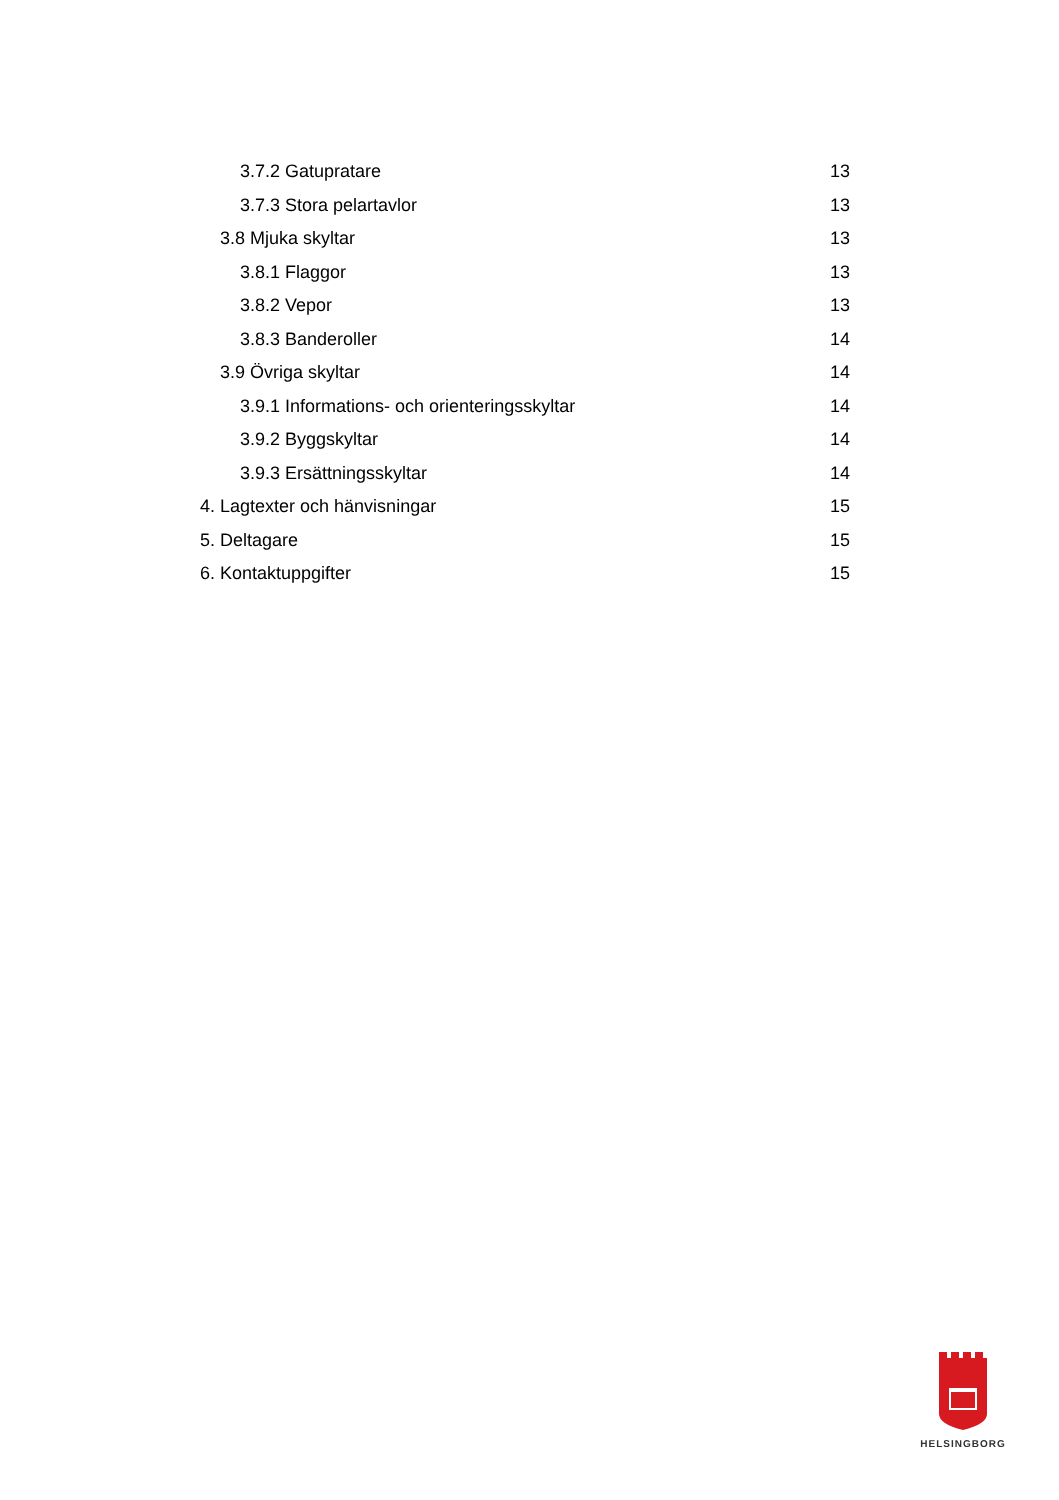3.7.2 Gatupratare 13
3.7.3 Stora pelartavlor 13
3.8 Mjuka skyltar 13
3.8.1 Flaggor 13
3.8.2 Vepor 13
3.8.3 Banderoller 14
3.9 Övriga skyltar 14
3.9.1 Informations- och orienteringsskyltar 14
3.9.2 Byggskyltar 14
3.9.3 Ersättningsskyltar 14
4. Lagtexter och hänvisningar 15
5. Deltagare 15
6. Kontaktuppgifter 15
HELSINGBORG